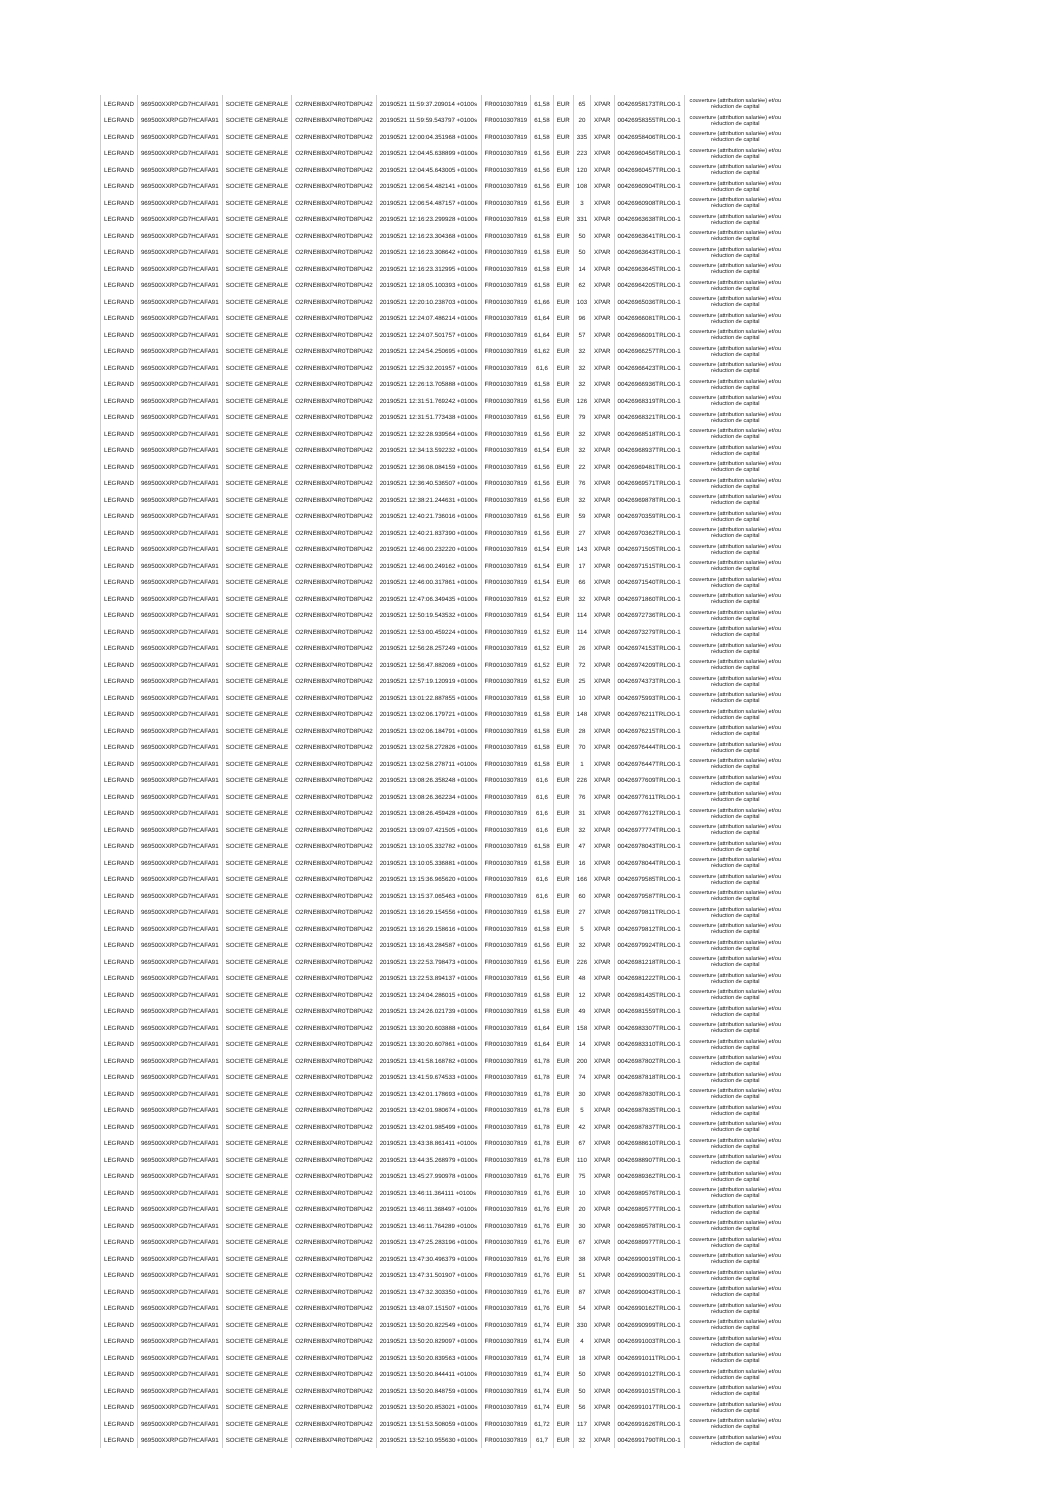| LEGRAND | 969500XXRPGD7HCAFA91 | SOCIETE GENERALE | O2RNE8IBXP4R0TD8PU42 | 20190521 11:59:37.209014 +0100s | FR0010307819 | 61,58 | EUR | 65 | XPAR | 00426958173TRLO0-1 | couverture (attribution salariée) et/ou réduction de capital |
| LEGRAND | 969500XXRPGD7HCAFA91 | SOCIETE GENERALE | O2RNE8IBXP4R0TD8PU42 | 20190521 11:59:59.543797 +0100s | FR0010307819 | 61,58 | EUR | 20 | XPAR | 00426958355TRLO0-1 | couverture (attribution salariée) et/ou réduction de capital |
| LEGRAND | 969500XXRPGD7HCAFA91 | SOCIETE GENERALE | O2RNE8IBXP4R0TD8PU42 | 20190521 12:00:04.351968 +0100s | FR0010307819 | 61,58 | EUR | 335 | XPAR | 00426958406TRLO0-1 | couverture (attribution salariée) et/ou réduction de capital |
| LEGRAND | 969500XXRPGD7HCAFA91 | SOCIETE GENERALE | O2RNE8IBXP4R0TD8PU42 | 20190521 12:04:45.638899 +0100s | FR0010307819 | 61,56 | EUR | 223 | XPAR | 00426960456TRLO0-1 | couverture (attribution salariée) et/ou réduction de capital |
| LEGRAND | 969500XXRPGD7HCAFA91 | SOCIETE GENERALE | O2RNE8IBXP4R0TD8PU42 | 20190521 12:04:45.643005 +0100s | FR0010307819 | 61,56 | EUR | 120 | XPAR | 00426960457TRLO0-1 | couverture (attribution salariée) et/ou réduction de capital |
| LEGRAND | 969500XXRPGD7HCAFA91 | SOCIETE GENERALE | O2RNE8IBXP4R0TD8PU42 | 20190521 12:06:54.482141 +0100s | FR0010307819 | 61,56 | EUR | 108 | XPAR | 00426960904TRLO0-1 | couverture (attribution salariée) et/ou réduction de capital |
| LEGRAND | 969500XXRPGD7HCAFA91 | SOCIETE GENERALE | O2RNE8IBXP4R0TD8PU42 | 20190521 12:06:54.487157 +0100s | FR0010307819 | 61,56 | EUR | 3 | XPAR | 00426960908TRLO0-1 | couverture (attribution salariée) et/ou réduction de capital |
| LEGRAND | 969500XXRPGD7HCAFA91 | SOCIETE GENERALE | O2RNE8IBXP4R0TD8PU42 | 20190521 12:16:23.299928 +0100s | FR0010307819 | 61,58 | EUR | 331 | XPAR | 00426963638TRLO0-1 | couverture (attribution salariée) et/ou réduction de capital |
| LEGRAND | 969500XXRPGD7HCAFA91 | SOCIETE GENERALE | O2RNE8IBXP4R0TD8PU42 | 20190521 12:16:23.304368 +0100s | FR0010307819 | 61,58 | EUR | 50 | XPAR | 00426963641TRLO0-1 | couverture (attribution salariée) et/ou réduction de capital |
| LEGRAND | 969500XXRPGD7HCAFA91 | SOCIETE GENERALE | O2RNE8IBXP4R0TD8PU42 | 20190521 12:16:23.308642 +0100s | FR0010307819 | 61,58 | EUR | 50 | XPAR | 00426963643TRLO0-1 | couverture (attribution salariée) et/ou réduction de capital |
| LEGRAND | 969500XXRPGD7HCAFA91 | SOCIETE GENERALE | O2RNE8IBXP4R0TD8PU42 | 20190521 12:16:23.312995 +0100s | FR0010307819 | 61,58 | EUR | 14 | XPAR | 00426963645TRLO0-1 | couverture (attribution salariée) et/ou réduction de capital |
| LEGRAND | 969500XXRPGD7HCAFA91 | SOCIETE GENERALE | O2RNE8IBXP4R0TD8PU42 | 20190521 12:18:05.100393 +0100s | FR0010307819 | 61,58 | EUR | 62 | XPAR | 00426964205TRLO0-1 | couverture (attribution salariée) et/ou réduction de capital |
| LEGRAND | 969500XXRPGD7HCAFA91 | SOCIETE GENERALE | O2RNE8IBXP4R0TD8PU42 | 20190521 12:20:10.238703 +0100s | FR0010307819 | 61,66 | EUR | 103 | XPAR | 00426965036TRLO0-1 | couverture (attribution salariée) et/ou réduction de capital |
| LEGRAND | 969500XXRPGD7HCAFA91 | SOCIETE GENERALE | O2RNE8IBXP4R0TD8PU42 | 20190521 12:24:07.486214 +0100s | FR0010307819 | 61,64 | EUR | 96 | XPAR | 00426966081TRLO0-1 | couverture (attribution salariée) et/ou réduction de capital |
| LEGRAND | 969500XXRPGD7HCAFA91 | SOCIETE GENERALE | O2RNE8IBXP4R0TD8PU42 | 20190521 12:24:07.501757 +0100s | FR0010307819 | 61,64 | EUR | 57 | XPAR | 00426966091TRLO0-1 | couverture (attribution salariée) et/ou réduction de capital |
| LEGRAND | 969500XXRPGD7HCAFA91 | SOCIETE GENERALE | O2RNE8IBXP4R0TD8PU42 | 20190521 12:24:54.250695 +0100s | FR0010307819 | 61,62 | EUR | 32 | XPAR | 00426966257TRLO0-1 | couverture (attribution salariée) et/ou réduction de capital |
| LEGRAND | 969500XXRPGD7HCAFA91 | SOCIETE GENERALE | O2RNE8IBXP4R0TD8PU42 | 20190521 12:25:32.201957 +0100s | FR0010307819 | 61,6 | EUR | 32 | XPAR | 00426966423TRLO0-1 | couverture (attribution salariée) et/ou réduction de capital |
| LEGRAND | 969500XXRPGD7HCAFA91 | SOCIETE GENERALE | O2RNE8IBXP4R0TD8PU42 | 20190521 12:26:13.705888 +0100s | FR0010307819 | 61,58 | EUR | 32 | XPAR | 00426966936TRLO0-1 | couverture (attribution salariée) et/ou réduction de capital |
| LEGRAND | 969500XXRPGD7HCAFA91 | SOCIETE GENERALE | O2RNE8IBXP4R0TD8PU42 | 20190521 12:31:51.769242 +0100s | FR0010307819 | 61,56 | EUR | 126 | XPAR | 00426968319TRLO0-1 | couverture (attribution salariée) et/ou réduction de capital |
| LEGRAND | 969500XXRPGD7HCAFA91 | SOCIETE GENERALE | O2RNE8IBXP4R0TD8PU42 | 20190521 12:31:51.773438 +0100s | FR0010307819 | 61,56 | EUR | 79 | XPAR | 00426968321TRLO0-1 | couverture (attribution salariée) et/ou réduction de capital |
| LEGRAND | 969500XXRPGD7HCAFA91 | SOCIETE GENERALE | O2RNE8IBXP4R0TD8PU42 | 20190521 12:32:28.939564 +0100s | FR0010307819 | 61,56 | EUR | 32 | XPAR | 00426968518TRLO0-1 | couverture (attribution salariée) et/ou réduction de capital |
| LEGRAND | 969500XXRPGD7HCAFA91 | SOCIETE GENERALE | O2RNE8IBXP4R0TD8PU42 | 20190521 12:34:13.592232 +0100s | FR0010307819 | 61,54 | EUR | 32 | XPAR | 00426968937TRLO0-1 | couverture (attribution salariée) et/ou réduction de capital |
| LEGRAND | 969500XXRPGD7HCAFA91 | SOCIETE GENERALE | O2RNE8IBXP4R0TD8PU42 | 20190521 12:36:08.084159 +0100s | FR0010307819 | 61,56 | EUR | 22 | XPAR | 00426969481TRLO0-1 | couverture (attribution salariée) et/ou réduction de capital |
| LEGRAND | 969500XXRPGD7HCAFA91 | SOCIETE GENERALE | O2RNE8IBXP4R0TD8PU42 | 20190521 12:36:40.536507 +0100s | FR0010307819 | 61,56 | EUR | 76 | XPAR | 00426969571TRLO0-1 | couverture (attribution salariée) et/ou réduction de capital |
| LEGRAND | 969500XXRPGD7HCAFA91 | SOCIETE GENERALE | O2RNE8IBXP4R0TD8PU42 | 20190521 12:38:21.244631 +0100s | FR0010307819 | 61,56 | EUR | 32 | XPAR | 00426969878TRLO0-1 | couverture (attribution salariée) et/ou réduction de capital |
| LEGRAND | 969500XXRPGD7HCAFA91 | SOCIETE GENERALE | O2RNE8IBXP4R0TD8PU42 | 20190521 12:40:21.736016 +0100s | FR0010307819 | 61,56 | EUR | 59 | XPAR | 00426970359TRLO0-1 | couverture (attribution salariée) et/ou réduction de capital |
| LEGRAND | 969500XXRPGD7HCAFA91 | SOCIETE GENERALE | O2RNE8IBXP4R0TD8PU42 | 20190521 12:40:21.837390 +0100s | FR0010307819 | 61,56 | EUR | 27 | XPAR | 00426970362TRLO0-1 | couverture (attribution salariée) et/ou réduction de capital |
| LEGRAND | 969500XXRPGD7HCAFA91 | SOCIETE GENERALE | O2RNE8IBXP4R0TD8PU42 | 20190521 12:46:00.232220 +0100s | FR0010307819 | 61,54 | EUR | 143 | XPAR | 00426971505TRLO0-1 | couverture (attribution salariée) et/ou réduction de capital |
| LEGRAND | 969500XXRPGD7HCAFA91 | SOCIETE GENERALE | O2RNE8IBXP4R0TD8PU42 | 20190521 12:46:00.249162 +0100s | FR0010307819 | 61,54 | EUR | 17 | XPAR | 00426971515TRLO0-1 | couverture (attribution salariée) et/ou réduction de capital |
| LEGRAND | 969500XXRPGD7HCAFA91 | SOCIETE GENERALE | O2RNE8IBXP4R0TD8PU42 | 20190521 12:46:00.317861 +0100s | FR0010307819 | 61,54 | EUR | 66 | XPAR | 00426971540TRLO0-1 | couverture (attribution salariée) et/ou réduction de capital |
| LEGRAND | 969500XXRPGD7HCAFA91 | SOCIETE GENERALE | O2RNE8IBXP4R0TD8PU42 | 20190521 12:47:06.349435 +0100s | FR0010307819 | 61,52 | EUR | 32 | XPAR | 00426971860TRLO0-1 | couverture (attribution salariée) et/ou réduction de capital |
| LEGRAND | 969500XXRPGD7HCAFA91 | SOCIETE GENERALE | O2RNE8IBXP4R0TD8PU42 | 20190521 12:50:19.543532 +0100s | FR0010307819 | 61,54 | EUR | 114 | XPAR | 00426972736TRLO0-1 | couverture (attribution salariée) et/ou réduction de capital |
| LEGRAND | 969500XXRPGD7HCAFA91 | SOCIETE GENERALE | O2RNE8IBXP4R0TD8PU42 | 20190521 12:53:00.459224 +0100s | FR0010307819 | 61,52 | EUR | 114 | XPAR | 00426973279TRLO0-1 | couverture (attribution salariée) et/ou réduction de capital |
| LEGRAND | 969500XXRPGD7HCAFA91 | SOCIETE GENERALE | O2RNE8IBXP4R0TD8PU42 | 20190521 12:56:28.257249 +0100s | FR0010307819 | 61,52 | EUR | 26 | XPAR | 00426974153TRLO0-1 | couverture (attribution salariée) et/ou réduction de capital |
| LEGRAND | 969500XXRPGD7HCAFA91 | SOCIETE GENERALE | O2RNE8IBXP4R0TD8PU42 | 20190521 12:56:47.882069 +0100s | FR0010307819 | 61,52 | EUR | 72 | XPAR | 00426974209TRLO0-1 | couverture (attribution salariée) et/ou réduction de capital |
| LEGRAND | 969500XXRPGD7HCAFA91 | SOCIETE GENERALE | O2RNE8IBXP4R0TD8PU42 | 20190521 12:57:19.120919 +0100s | FR0010307819 | 61,52 | EUR | 25 | XPAR | 00426974373TRLO0-1 | couverture (attribution salariée) et/ou réduction de capital |
| LEGRAND | 969500XXRPGD7HCAFA91 | SOCIETE GENERALE | O2RNE8IBXP4R0TD8PU42 | 20190521 13:01:22.887855 +0100s | FR0010307819 | 61,58 | EUR | 10 | XPAR | 00426975993TRLO0-1 | couverture (attribution salariée) et/ou réduction de capital |
| LEGRAND | 969500XXRPGD7HCAFA91 | SOCIETE GENERALE | O2RNE8IBXP4R0TD8PU42 | 20190521 13:02:06.179721 +0100s | FR0010307819 | 61,58 | EUR | 148 | XPAR | 00426976211TRLO0-1 | couverture (attribution salariée) et/ou réduction de capital |
| LEGRAND | 969500XXRPGD7HCAFA91 | SOCIETE GENERALE | O2RNE8IBXP4R0TD8PU42 | 20190521 13:02:06.184791 +0100s | FR0010307819 | 61,58 | EUR | 28 | XPAR | 00426976215TRLO0-1 | couverture (attribution salariée) et/ou réduction de capital |
| LEGRAND | 969500XXRPGD7HCAFA91 | SOCIETE GENERALE | O2RNE8IBXP4R0TD8PU42 | 20190521 13:02:58.272826 +0100s | FR0010307819 | 61,58 | EUR | 70 | XPAR | 00426976444TRLO0-1 | couverture (attribution salariée) et/ou réduction de capital |
| LEGRAND | 969500XXRPGD7HCAFA91 | SOCIETE GENERALE | O2RNE8IBXP4R0TD8PU42 | 20190521 13:02:58.278711 +0100s | FR0010307819 | 61,58 | EUR | 1 | XPAR | 00426976447TRLO0-1 | couverture (attribution salariée) et/ou réduction de capital |
| LEGRAND | 969500XXRPGD7HCAFA91 | SOCIETE GENERALE | O2RNE8IBXP4R0TD8PU42 | 20190521 13:08:26.358248 +0100s | FR0010307819 | 61,6 | EUR | 226 | XPAR | 00426977609TRLO0-1 | couverture (attribution salariée) et/ou réduction de capital |
| LEGRAND | 969500XXRPGD7HCAFA91 | SOCIETE GENERALE | O2RNE8IBXP4R0TD8PU42 | 20190521 13:08:26.362234 +0100s | FR0010307819 | 61,6 | EUR | 76 | XPAR | 00426977611TRLO0-1 | couverture (attribution salariée) et/ou réduction de capital |
| LEGRAND | 969500XXRPGD7HCAFA91 | SOCIETE GENERALE | O2RNE8IBXP4R0TD8PU42 | 20190521 13:08:26.459428 +0100s | FR0010307819 | 61,6 | EUR | 31 | XPAR | 00426977612TRLO0-1 | couverture (attribution salariée) et/ou réduction de capital |
| LEGRAND | 969500XXRPGD7HCAFA91 | SOCIETE GENERALE | O2RNE8IBXP4R0TD8PU42 | 20190521 13:09:07.421505 +0100s | FR0010307819 | 61,6 | EUR | 32 | XPAR | 00426977774TRLO0-1 | couverture (attribution salariée) et/ou réduction de capital |
| LEGRAND | 969500XXRPGD7HCAFA91 | SOCIETE GENERALE | O2RNE8IBXP4R0TD8PU42 | 20190521 13:10:05.332782 +0100s | FR0010307819 | 61,58 | EUR | 47 | XPAR | 00426978043TRLO0-1 | couverture (attribution salariée) et/ou réduction de capital |
| LEGRAND | 969500XXRPGD7HCAFA91 | SOCIETE GENERALE | O2RNE8IBXP4R0TD8PU42 | 20190521 13:10:05.336881 +0100s | FR0010307819 | 61,58 | EUR | 16 | XPAR | 00426978044TRLO0-1 | couverture (attribution salariée) et/ou réduction de capital |
| LEGRAND | 969500XXRPGD7HCAFA91 | SOCIETE GENERALE | O2RNE8IBXP4R0TD8PU42 | 20190521 13:15:36.965620 +0100s | FR0010307819 | 61,6 | EUR | 166 | XPAR | 00426979585TRLO0-1 | couverture (attribution salariée) et/ou réduction de capital |
| LEGRAND | 969500XXRPGD7HCAFA91 | SOCIETE GENERALE | O2RNE8IBXP4R0TD8PU42 | 20190521 13:15:37.065463 +0100s | FR0010307819 | 61,6 | EUR | 60 | XPAR | 00426979587TRLO0-1 | couverture (attribution salariée) et/ou réduction de capital |
| LEGRAND | 969500XXRPGD7HCAFA91 | SOCIETE GENERALE | O2RNE8IBXP4R0TD8PU42 | 20190521 13:16:29.154556 +0100s | FR0010307819 | 61,58 | EUR | 27 | XPAR | 00426979811TRLO0-1 | couverture (attribution salariée) et/ou réduction de capital |
| LEGRAND | 969500XXRPGD7HCAFA91 | SOCIETE GENERALE | O2RNE8IBXP4R0TD8PU42 | 20190521 13:16:29.158616 +0100s | FR0010307819 | 61,58 | EUR | 5 | XPAR | 00426979812TRLO0-1 | couverture (attribution salariée) et/ou réduction de capital |
| LEGRAND | 969500XXRPGD7HCAFA91 | SOCIETE GENERALE | O2RNE8IBXP4R0TD8PU42 | 20190521 13:16:43.284587 +0100s | FR0010307819 | 61,56 | EUR | 32 | XPAR | 00426979924TRLO0-1 | couverture (attribution salariée) et/ou réduction de capital |
| LEGRAND | 969500XXRPGD7HCAFA91 | SOCIETE GENERALE | O2RNE8IBXP4R0TD8PU42 | 20190521 13:22:53.798473 +0100s | FR0010307819 | 61,56 | EUR | 226 | XPAR | 00426981218TRLO0-1 | couverture (attribution salariée) et/ou réduction de capital |
| LEGRAND | 969500XXRPGD7HCAFA91 | SOCIETE GENERALE | O2RNE8IBXP4R0TD8PU42 | 20190521 13:22:53.894137 +0100s | FR0010307819 | 61,56 | EUR | 48 | XPAR | 00426981222TRLO0-1 | couverture (attribution salariée) et/ou réduction de capital |
| LEGRAND | 969500XXRPGD7HCAFA91 | SOCIETE GENERALE | O2RNE8IBXP4R0TD8PU42 | 20190521 13:24:04.286015 +0100s | FR0010307819 | 61,58 | EUR | 12 | XPAR | 00426981435TRLO0-1 | couverture (attribution salariée) et/ou réduction de capital |
| LEGRAND | 969500XXRPGD7HCAFA91 | SOCIETE GENERALE | O2RNE8IBXP4R0TD8PU42 | 20190521 13:24:26.021739 +0100s | FR0010307819 | 61,58 | EUR | 49 | XPAR | 00426981559TRLO0-1 | couverture (attribution salariée) et/ou réduction de capital |
| LEGRAND | 969500XXRPGD7HCAFA91 | SOCIETE GENERALE | O2RNE8IBXP4R0TD8PU42 | 20190521 13:30:20.603888 +0100s | FR0010307819 | 61,64 | EUR | 158 | XPAR | 00426983307TRLO0-1 | couverture (attribution salariée) et/ou réduction de capital |
| LEGRAND | 969500XXRPGD7HCAFA91 | SOCIETE GENERALE | O2RNE8IBXP4R0TD8PU42 | 20190521 13:30:20.607861 +0100s | FR0010307819 | 61,64 | EUR | 14 | XPAR | 00426983310TRLO0-1 | couverture (attribution salariée) et/ou réduction de capital |
| LEGRAND | 969500XXRPGD7HCAFA91 | SOCIETE GENERALE | O2RNE8IBXP4R0TD8PU42 | 20190521 13:41:58.168782 +0100s | FR0010307819 | 61,78 | EUR | 200 | XPAR | 00426987802TRLO0-1 | couverture (attribution salariée) et/ou réduction de capital |
| LEGRAND | 969500XXRPGD7HCAFA91 | SOCIETE GENERALE | O2RNE8IBXP4R0TD8PU42 | 20190521 13:41:59.674533 +0100s | FR0010307819 | 61,78 | EUR | 74 | XPAR | 00426987818TRLO0-1 | couverture (attribution salariée) et/ou réduction de capital |
| LEGRAND | 969500XXRPGD7HCAFA91 | SOCIETE GENERALE | O2RNE8IBXP4R0TD8PU42 | 20190521 13:42:01.178693 +0100s | FR0010307819 | 61,78 | EUR | 30 | XPAR | 00426987830TRLO0-1 | couverture (attribution salariée) et/ou réduction de capital |
| LEGRAND | 969500XXRPGD7HCAFA91 | SOCIETE GENERALE | O2RNE8IBXP4R0TD8PU42 | 20190521 13:42:01.980674 +0100s | FR0010307819 | 61,78 | EUR | 5 | XPAR | 00426987835TRLO0-1 | couverture (attribution salariée) et/ou réduction de capital |
| LEGRAND | 969500XXRPGD7HCAFA91 | SOCIETE GENERALE | O2RNE8IBXP4R0TD8PU42 | 20190521 13:42:01.985499 +0100s | FR0010307819 | 61,78 | EUR | 42 | XPAR | 00426987837TRLO0-1 | couverture (attribution salariée) et/ou réduction de capital |
| LEGRAND | 969500XXRPGD7HCAFA91 | SOCIETE GENERALE | O2RNE8IBXP4R0TD8PU42 | 20190521 13:43:38.861411 +0100s | FR0010307819 | 61,78 | EUR | 67 | XPAR | 00426988610TRLO0-1 | couverture (attribution salariée) et/ou réduction de capital |
| LEGRAND | 969500XXRPGD7HCAFA91 | SOCIETE GENERALE | O2RNE8IBXP4R0TD8PU42 | 20190521 13:44:35.268979 +0100s | FR0010307819 | 61,78 | EUR | 110 | XPAR | 00426988907TRLO0-1 | couverture (attribution salariée) et/ou réduction de capital |
| LEGRAND | 969500XXRPGD7HCAFA91 | SOCIETE GENERALE | O2RNE8IBXP4R0TD8PU42 | 20190521 13:45:27.990978 +0100s | FR0010307819 | 61,76 | EUR | 75 | XPAR | 00426989362TRLO0-1 | couverture (attribution salariée) et/ou réduction de capital |
| LEGRAND | 969500XXRPGD7HCAFA91 | SOCIETE GENERALE | O2RNE8IBXP4R0TD8PU42 | 20190521 13:46:11.364111 +0100s | FR0010307819 | 61,76 | EUR | 10 | XPAR | 00426989576TRLO0-1 | couverture (attribution salariée) et/ou réduction de capital |
| LEGRAND | 969500XXRPGD7HCAFA91 | SOCIETE GENERALE | O2RNE8IBXP4R0TD8PU42 | 20190521 13:46:11.368497 +0100s | FR0010307819 | 61,76 | EUR | 20 | XPAR | 00426989577TRLO0-1 | couverture (attribution salariée) et/ou réduction de capital |
| LEGRAND | 969500XXRPGD7HCAFA91 | SOCIETE GENERALE | O2RNE8IBXP4R0TD8PU42 | 20190521 13:46:11.764289 +0100s | FR0010307819 | 61,76 | EUR | 30 | XPAR | 00426989578TRLO0-1 | couverture (attribution salariée) et/ou réduction de capital |
| LEGRAND | 969500XXRPGD7HCAFA91 | SOCIETE GENERALE | O2RNE8IBXP4R0TD8PU42 | 20190521 13:47:25.283196 +0100s | FR0010307819 | 61,76 | EUR | 67 | XPAR | 00426989977TRLO0-1 | couverture (attribution salariée) et/ou réduction de capital |
| LEGRAND | 969500XXRPGD7HCAFA91 | SOCIETE GENERALE | O2RNE8IBXP4R0TD8PU42 | 20190521 13:47:30.496379 +0100s | FR0010307819 | 61,76 | EUR | 38 | XPAR | 00426990019TRLO0-1 | couverture (attribution salariée) et/ou réduction de capital |
| LEGRAND | 969500XXRPGD7HCAFA91 | SOCIETE GENERALE | O2RNE8IBXP4R0TD8PU42 | 20190521 13:47:31.501907 +0100s | FR0010307819 | 61,76 | EUR | 51 | XPAR | 00426990039TRLO0-1 | couverture (attribution salariée) et/ou réduction de capital |
| LEGRAND | 969500XXRPGD7HCAFA91 | SOCIETE GENERALE | O2RNE8IBXP4R0TD8PU42 | 20190521 13:47:32.303350 +0100s | FR0010307819 | 61,76 | EUR | 87 | XPAR | 00426990043TRLO0-1 | couverture (attribution salariée) et/ou réduction de capital |
| LEGRAND | 969500XXRPGD7HCAFA91 | SOCIETE GENERALE | O2RNE8IBXP4R0TD8PU42 | 20190521 13:48:07.151507 +0100s | FR0010307819 | 61,76 | EUR | 54 | XPAR | 00426990162TRLO0-1 | couverture (attribution salariée) et/ou réduction de capital |
| LEGRAND | 969500XXRPGD7HCAFA91 | SOCIETE GENERALE | O2RNE8IBXP4R0TD8PU42 | 20190521 13:50:20.822549 +0100s | FR0010307819 | 61,74 | EUR | 330 | XPAR | 00426990999TRLO0-1 | couverture (attribution salariée) et/ou réduction de capital |
| LEGRAND | 969500XXRPGD7HCAFA91 | SOCIETE GENERALE | O2RNE8IBXP4R0TD8PU42 | 20190521 13:50:20.829097 +0100s | FR0010307819 | 61,74 | EUR | 4 | XPAR | 00426991003TRLO0-1 | couverture (attribution salariée) et/ou réduction de capital |
| LEGRAND | 969500XXRPGD7HCAFA91 | SOCIETE GENERALE | O2RNE8IBXP4R0TD8PU42 | 20190521 13:50:20.839563 +0100s | FR0010307819 | 61,74 | EUR | 18 | XPAR | 00426991011TRLO0-1 | couverture (attribution salariée) et/ou réduction de capital |
| LEGRAND | 969500XXRPGD7HCAFA91 | SOCIETE GENERALE | O2RNE8IBXP4R0TD8PU42 | 20190521 13:50:20.844411 +0100s | FR0010307819 | 61,74 | EUR | 50 | XPAR | 00426991012TRLO0-1 | couverture (attribution salariée) et/ou réduction de capital |
| LEGRAND | 969500XXRPGD7HCAFA91 | SOCIETE GENERALE | O2RNE8IBXP4R0TD8PU42 | 20190521 13:50:20.848759 +0100s | FR0010307819 | 61,74 | EUR | 50 | XPAR | 00426991015TRLO0-1 | couverture (attribution salariée) et/ou réduction de capital |
| LEGRAND | 969500XXRPGD7HCAFA91 | SOCIETE GENERALE | O2RNE8IBXP4R0TD8PU42 | 20190521 13:50:20.853021 +0100s | FR0010307819 | 61,74 | EUR | 56 | XPAR | 00426991017TRLO0-1 | couverture (attribution salariée) et/ou réduction de capital |
| LEGRAND | 969500XXRPGD7HCAFA91 | SOCIETE GENERALE | O2RNE8IBXP4R0TD8PU42 | 20190521 13:51:53.508059 +0100s | FR0010307819 | 61,72 | EUR | 117 | XPAR | 00426991626TRLO0-1 | couverture (attribution salariée) et/ou réduction de capital |
| LEGRAND | 969500XXRPGD7HCAFA91 | SOCIETE GENERALE | O2RNE8IBXP4R0TD8PU42 | 20190521 13:52:10.955630 +0100s | FR0010307819 | 61,7 | EUR | 32 | XPAR | 00426991790TRLO0-1 | couverture (attribution salariée) et/ou réduction de capital |